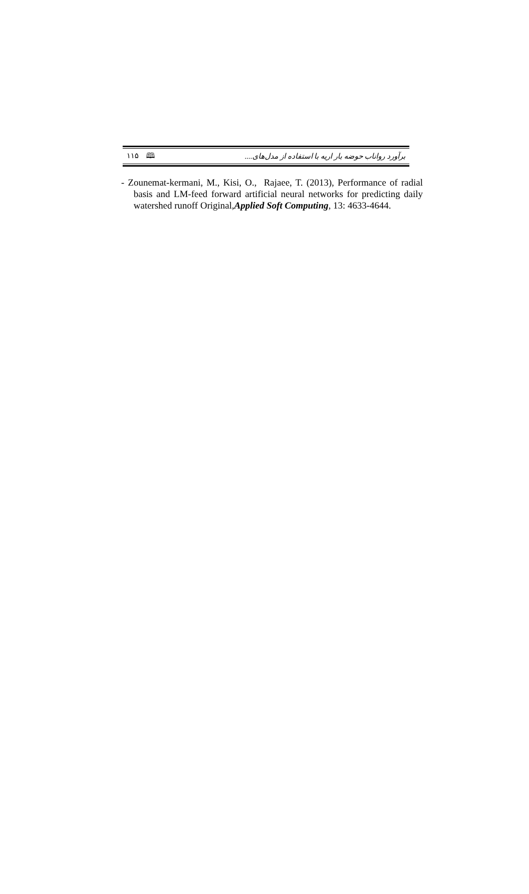۱۱۵ 🕮 برآورد رواناب حوضه بار اریه با استفاده از مدل‌های....
- Zounemat-kermani, M., Kisi, O., Rajaee, T. (2013), Performance of radial basis and LM-feed forward artificial neural networks for predicting daily watershed runoff Original,Applied Soft Computing, 13: 4633-4644.